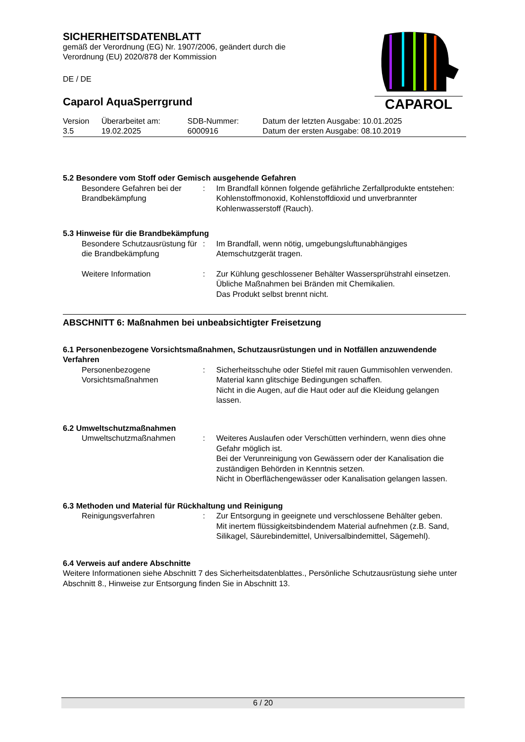SICHERHEITSDATENBLATT
gemäß der Verordnung (EG) Nr. 1907/2006, geändert durch die
Verordnung (EU) 2020/878 der Kommission
DE / DE
Caparol AquaSperrgrund
| Version 3.5 | Überarbeitet am: 19.02.2025 | SDB-Nummer: 6000916 | Datum der letzten Ausgabe: 10.01.2025 Datum der ersten Ausgabe: 08.10.2019 |
CAPAROL
5.2 Besondere vom Stoff oder Gemisch ausgehende Gefahren
| Besondere Gefahren bei der Brandbekämpfung | : | Im Brandfall können folgende gefährliche Zerfallprodukte entstehen: Kohlenstoffmonoxid, Kohlenstoffdioxid und unverbrannter Kohlenwasserstoff (Rauch). |
5.3 Hinweise für die Brandbekämpfung
| Besondere Schutzausrüstung für die Brandbekämpfung | : | Im Brandfall, wenn nötig, umgebungsluftunabhängiges Atemschutzgerät tragen. |
| Weitere Information | : | Zur Kühlung geschlossener Behälter Wassersprühstrahl einsetzen. Übliche Maßnahmen bei Bränden mit Chemikalien. Das Produkt selbst brennt nicht. |
ABSCHNITT 6: Maßnahmen bei unbeabsichtigter Freisetzung
6.1 Personenbezogene Vorsichtsmaßnahmen, Schutzausrüstungen und in Notfällen anzuwendende Verfahren
| Personenbezogene Vorsichtsmaßnahmen | : | Sicherheitsschuhe oder Stiefel mit rauen Gummisohlen verwenden. Material kann glitschige Bedingungen schaffen. Nicht in die Augen, auf die Haut oder auf die Kleidung gelangen lassen. |
6.2 Umweltschutzmaßnahmen
| Umweltschutzmaßnahmen | : | Weiteres Auslaufen oder Verschütten verhindern, wenn dies ohne Gefahr möglich ist. Bei der Verunreinigung von Gewässern oder der Kanalisation die zuständigen Behörden in Kenntnis setzen. Nicht in Oberflächengewässer oder Kanalisation gelangen lassen. |
6.3 Methoden und Material für Rückhaltung und Reinigung
| Reinigungsverfahren | : | Zur Entsorgung in geeignete und verschlossene Behälter geben. Mit inertem flüssigkeitsbindendem Material aufnehmen (z.B. Sand, Silikagel, Säurebindemittel, Universalbindemittel, Sägemehl). |
6.4 Verweis auf andere Abschnitte
Weitere Informationen siehe Abschnitt 7 des Sicherheitsdatenblattes., Persönliche Schutzausrüstung siehe unter Abschnitt 8., Hinweise zur Entsorgung finden Sie in Abschnitt 13.
6 / 20